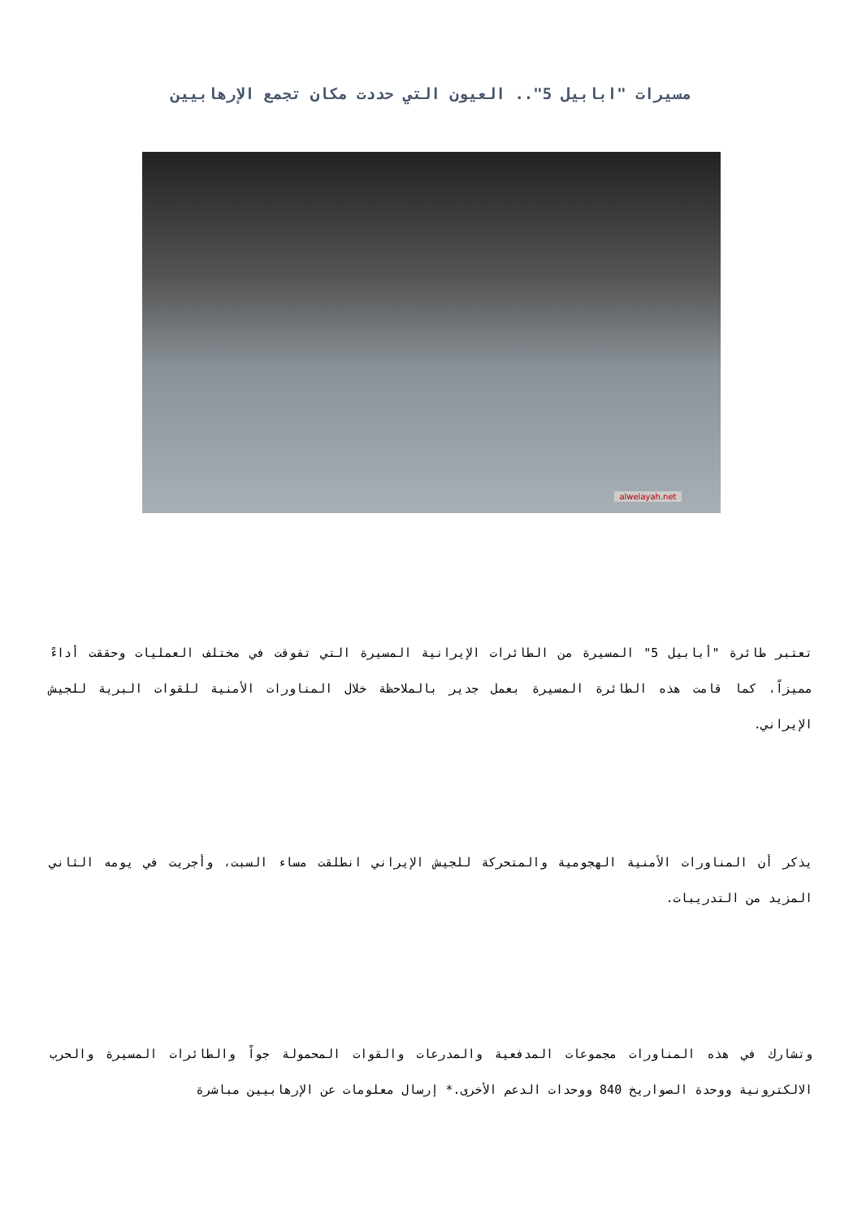مسيرات "ابابيل 5".. العيون التي حددت مكان تجمع الإرهابيين
alwelayah.net
تعتبر طائرة "أبابيل 5" المسيرة من الطائرات الإيرانية المسيرة التي تفوقت في مختلف العمليات وحققت أداءً مميزاً، كما قامت هذه الطائرة المسيرة بعمل جدير بالملاحظة خلال المناورات الأمنية للقوات البرية للجيش الإيراني.
يذكر أن المناورات الأمنية الهجومية والمتحركة للجيش الإيراني انطلقت مساء السبت، وأجريت في يومه الثاني المزيد من التدريبات.
وتشارك في هذه المناورات مجموعات المدفعية والمدرعات والقوات المحمولة جواً والطائرات المسيرة والحرب الالكترونية ووحدة الصواريخ 840 ووحدات الدعم الأخرى.* إرسال معلومات عن الإرهابيين مباشرة